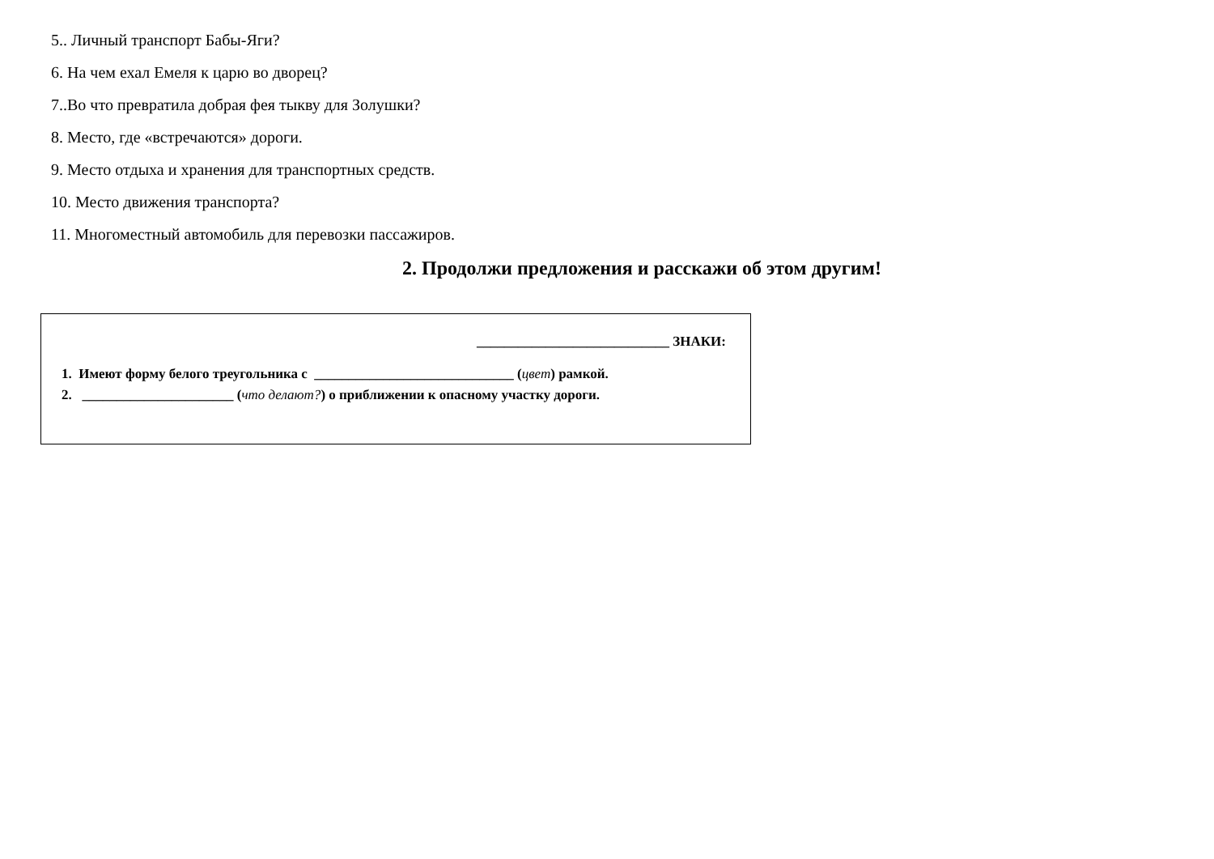5.. Личный транспорт Бабы-Яги?
6. На чем ехал Емеля к царю во дворец?
7..Во что превратила добрая фея тыкву для Золушки?
8. Место, где «встречаются» дороги.
9. Место отдыха и хранения для транспортных средств.
10. Место движения транспорта?
11. Многоместный автомобиль для перевозки пассажиров.
2. Продолжи предложения и расскажи об этом другим!
____________________________ ЗНАКИ:
1. Имеют форму белого треугольника с _____________________________ (цвет) рамкой.
2. ______________________ (что делают?) о приближении к опасному участку дороги.